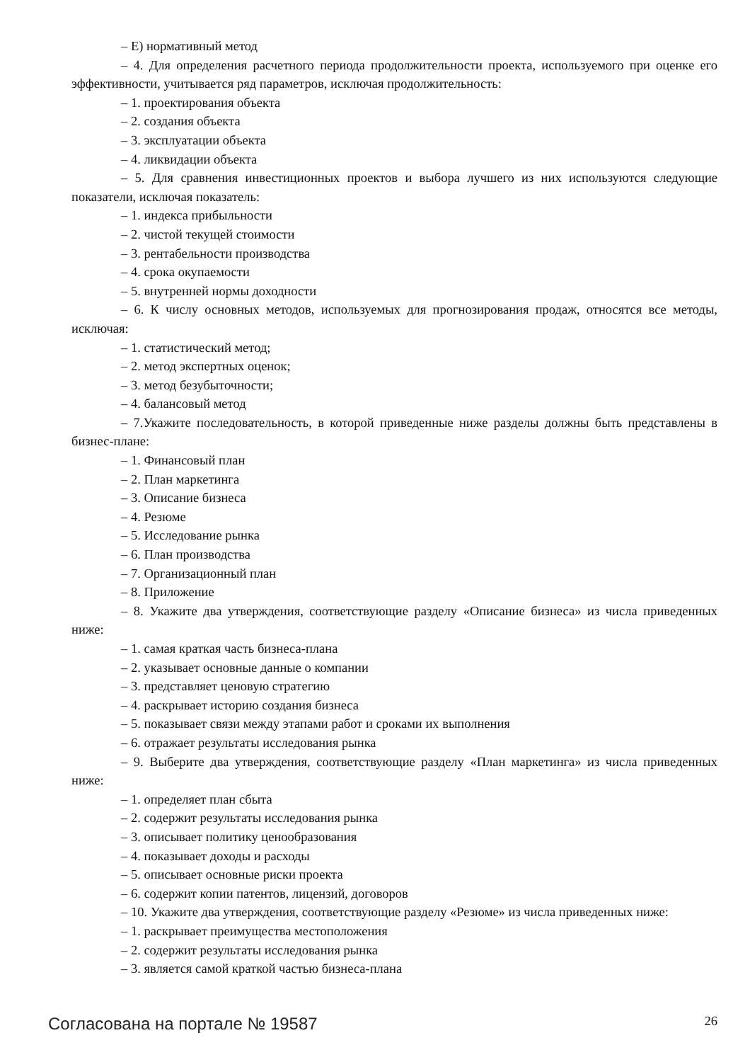– Е) нормативный метод
– 4. Для определения расчетного периода продолжительности проекта, используемого при оценке его эффективности, учитывается ряд параметров, исключая продолжительность:
– 1. проектирования объекта
– 2. создания объекта
– 3. эксплуатации объекта
– 4. ликвидации объекта
– 5. Для сравнения инвестиционных проектов и выбора лучшего из них используются следующие показатели, исключая показатель:
– 1. индекса прибыльности
– 2. чистой текущей стоимости
– 3. рентабельности производства
– 4. срока окупаемости
– 5. внутренней нормы доходности
– 6. К числу основных методов, используемых для прогнозирования продаж, относятся все методы, исключая:
– 1. статистический метод;
– 2. метод экспертных оценок;
– 3. метод безубыточности;
– 4. балансовый метод
– 7.Укажите последовательность, в которой приведенные ниже разделы должны быть представлены в бизнес-плане:
– 1. Финансовый план
– 2. План маркетинга
– 3. Описание бизнеса
– 4. Резюме
– 5. Исследование рынка
– 6. План производства
– 7. Организационный план
– 8. Приложение
– 8. Укажите два утверждения, соответствующие разделу «Описание бизнеса» из числа приведенных ниже:
– 1. самая краткая часть бизнеса-плана
– 2. указывает основные данные о компании
– 3. представляет ценовую стратегию
– 4. раскрывает историю создания бизнеса
– 5. показывает связи между этапами работ и сроками их выполнения
– 6. отражает результаты исследования рынка
– 9. Выберите два утверждения, соответствующие разделу «План маркетинга» из числа приведенных ниже:
– 1. определяет план сбыта
– 2. содержит результаты исследования рынка
– 3. описывает политику ценообразования
– 4. показывает доходы и расходы
– 5. описывает основные риски проекта
– 6. содержит копии патентов, лицензий, договоров
– 10. Укажите два утверждения, соответствующие разделу «Резюме» из числа приведенных ниже:
– 1. раскрывает преимущества местоположения
– 2. содержит результаты исследования рынка
– 3. является самой краткой частью бизнеса-плана
Согласована на портале № 19587 26